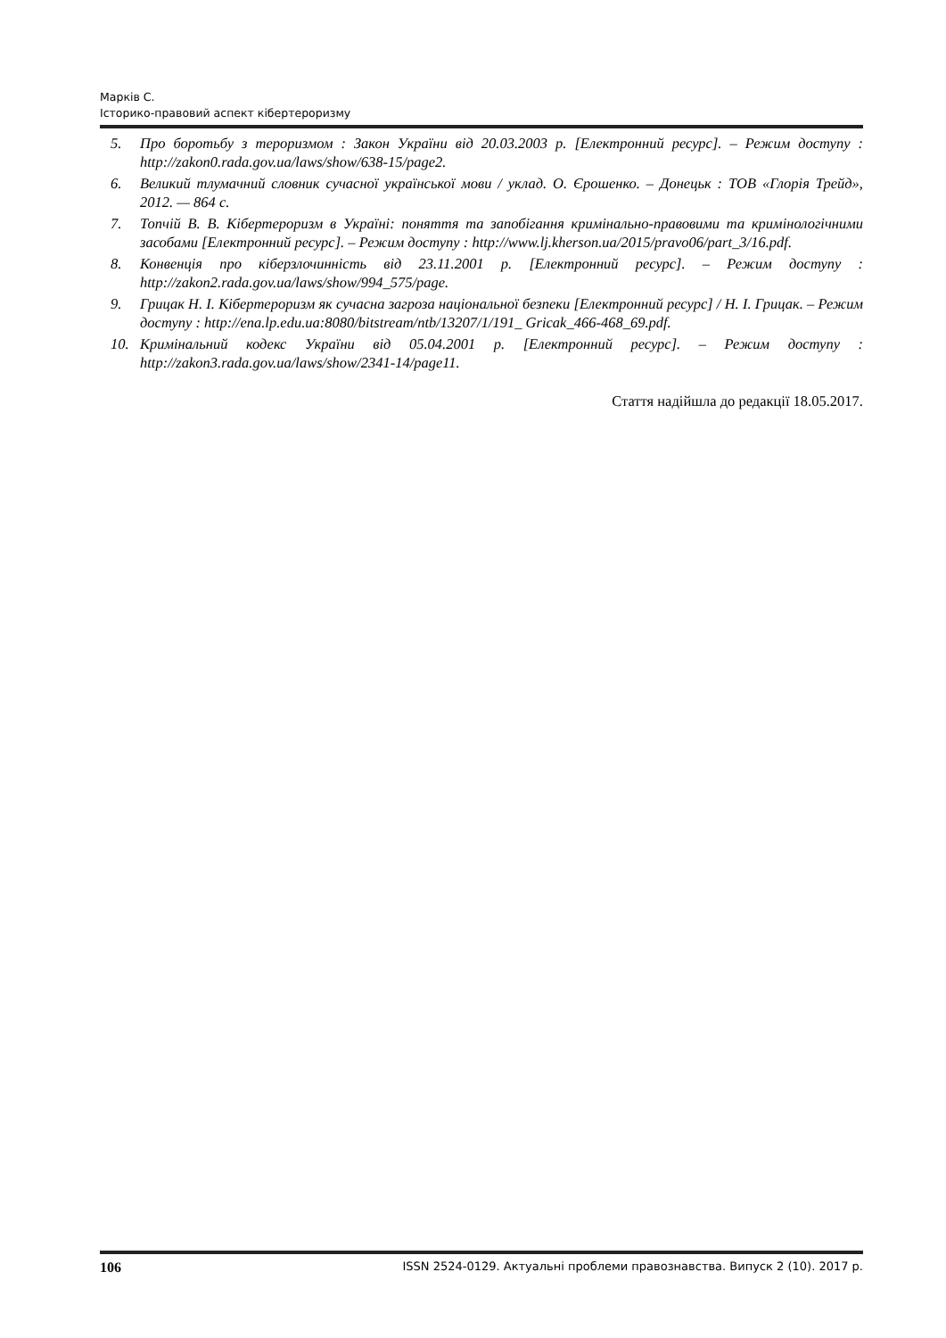Марків С.
Історико-правовий аспект кібертероризму
5. Про боротьбу з тероризмом : Закон України від 20.03.2003 р. [Електронний ресурс]. – Режим доступу : http://zakon0.rada.gov.ua/laws/show/638-15/page2.
6. Великий тлумачний словник сучасної української мови / уклад. О. Єрошенко. – Донецьк : ТОВ «Глорія Трейд», 2012. — 864 с.
7. Топчій В. В. Кібертероризм в Україні: поняття та запобігання кримінально-правовими та кримінологічними засобами [Електронний ресурс]. – Режим доступу : http://www.lj.kherson.ua/2015/pravo06/part_3/16.pdf.
8. Конвенція про кіберзлочинність від 23.11.2001 р. [Електронний ресурс]. – Режим доступу : http://zakon2.rada.gov.ua/laws/show/994_575/page.
9. Грицак Н. І. Кібертероризм як сучасна загроза національної безпеки [Електронний ресурс] / Н. І. Грицак. – Режим доступу : http://ena.lp.edu.ua:8080/bitstream/ntb/13207/1/191_ Gricak_466-468_69.pdf.
10. Кримінальний кодекс України від 05.04.2001 р. [Електронний ресурс]. – Режим доступу : http://zakon3.rada.gov.ua/laws/show/2341-14/page11.
Стаття надійшла до редакції 18.05.2017.
106 ISSN 2524-0129. Актуальні проблеми правознавства. Випуск 2 (10). 2017 р.